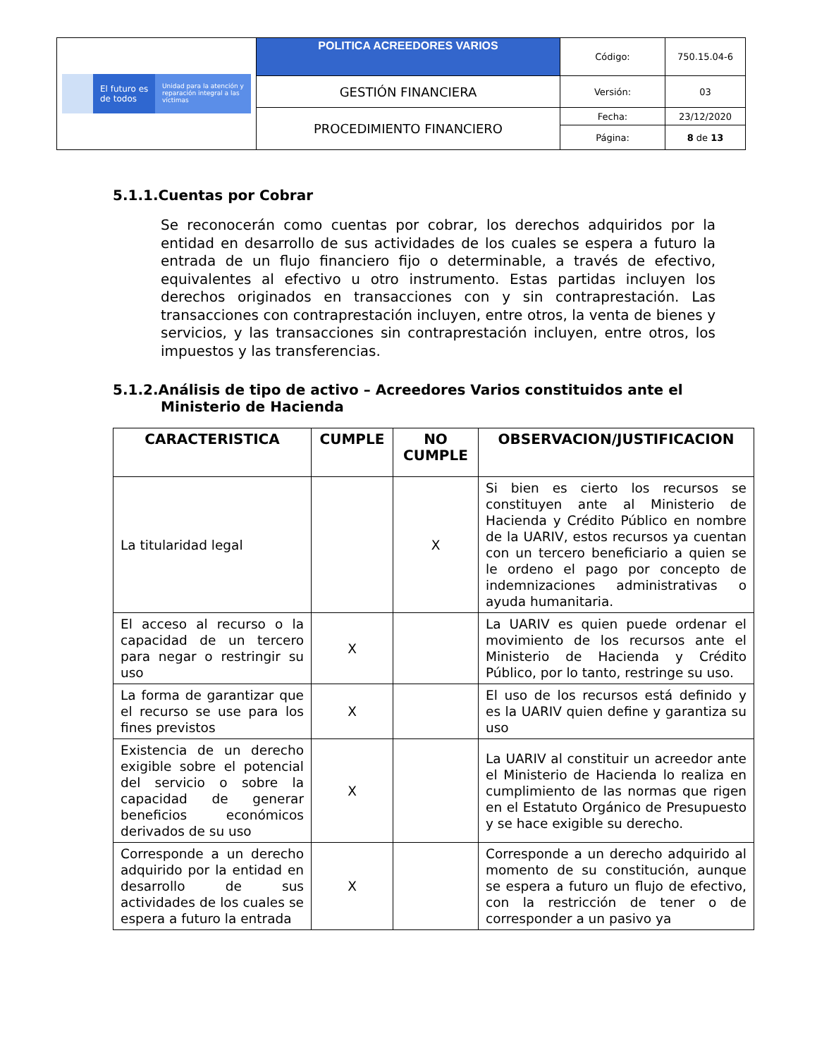| El futuro es de todos Unidad para la atención y reparación integral a las víctimas | POLITICA ACREEDORES VARIOS | Código: | 750.15.04-6 |
| | GESTIÓN FINANCIERA | Versión: | 03 |
| | PROCEDIMIENTO FINANCIERO | Fecha: | 23/12/2020 |
| | | Página: | 8 de 13 |
5.1.1.Cuentas por Cobrar
Se reconocerán como cuentas por cobrar, los derechos adquiridos por la entidad en desarrollo de sus actividades de los cuales se espera a futuro la entrada de un flujo financiero fijo o determinable, a través de efectivo, equivalentes al efectivo u otro instrumento. Estas partidas incluyen los derechos originados en transacciones con y sin contraprestación. Las transacciones con contraprestación incluyen, entre otros, la venta de bienes y servicios, y las transacciones sin contraprestación incluyen, entre otros, los impuestos y las transferencias.
5.1.2.Análisis de tipo de activo – Acreedores Varios constituidos ante el
Ministerio de Hacienda
| CARACTERISTICA | CUMPLE | NO CUMPLE | OBSERVACION/JUSTIFICACION |
| --- | --- | --- | --- |
| La titularidad legal | | X | Si bien es cierto los recursos se constituyen ante al Ministerio de Hacienda y Crédito Público en nombre de la UARIV, estos recursos ya cuentan con un tercero beneficiario a quien se le ordeno el pago por concepto de indemnizaciones administrativas o ayuda humanitaria. |
| El acceso al recurso o la capacidad de un tercero para negar o restringir su uso | X | | La UARIV es quien puede ordenar el movimiento de los recursos ante el Ministerio de Hacienda y Crédito Público, por lo tanto, restringe su uso. |
| La forma de garantizar que el recurso se use para los fines previstos | X | | El uso de los recursos está definido y es la UARIV quien define y garantiza su uso |
| Existencia de un derecho exigible sobre el potencial del servicio o sobre la capacidad de generar beneficios económicos derivados de su uso | X | | La UARIV al constituir un acreedor ante el Ministerio de Hacienda lo realiza en cumplimiento de las normas que rigen en el Estatuto Orgánico de Presupuesto y se hace exigible su derecho. |
| Corresponde a un derecho adquirido por la entidad en desarrollo de sus actividades de los cuales se espera a futuro la entrada | X | | Corresponde a un derecho adquirido al momento de su constitución, aunque se espera a futuro un flujo de efectivo, con la restricción de tener o de corresponder a un pasivo ya |